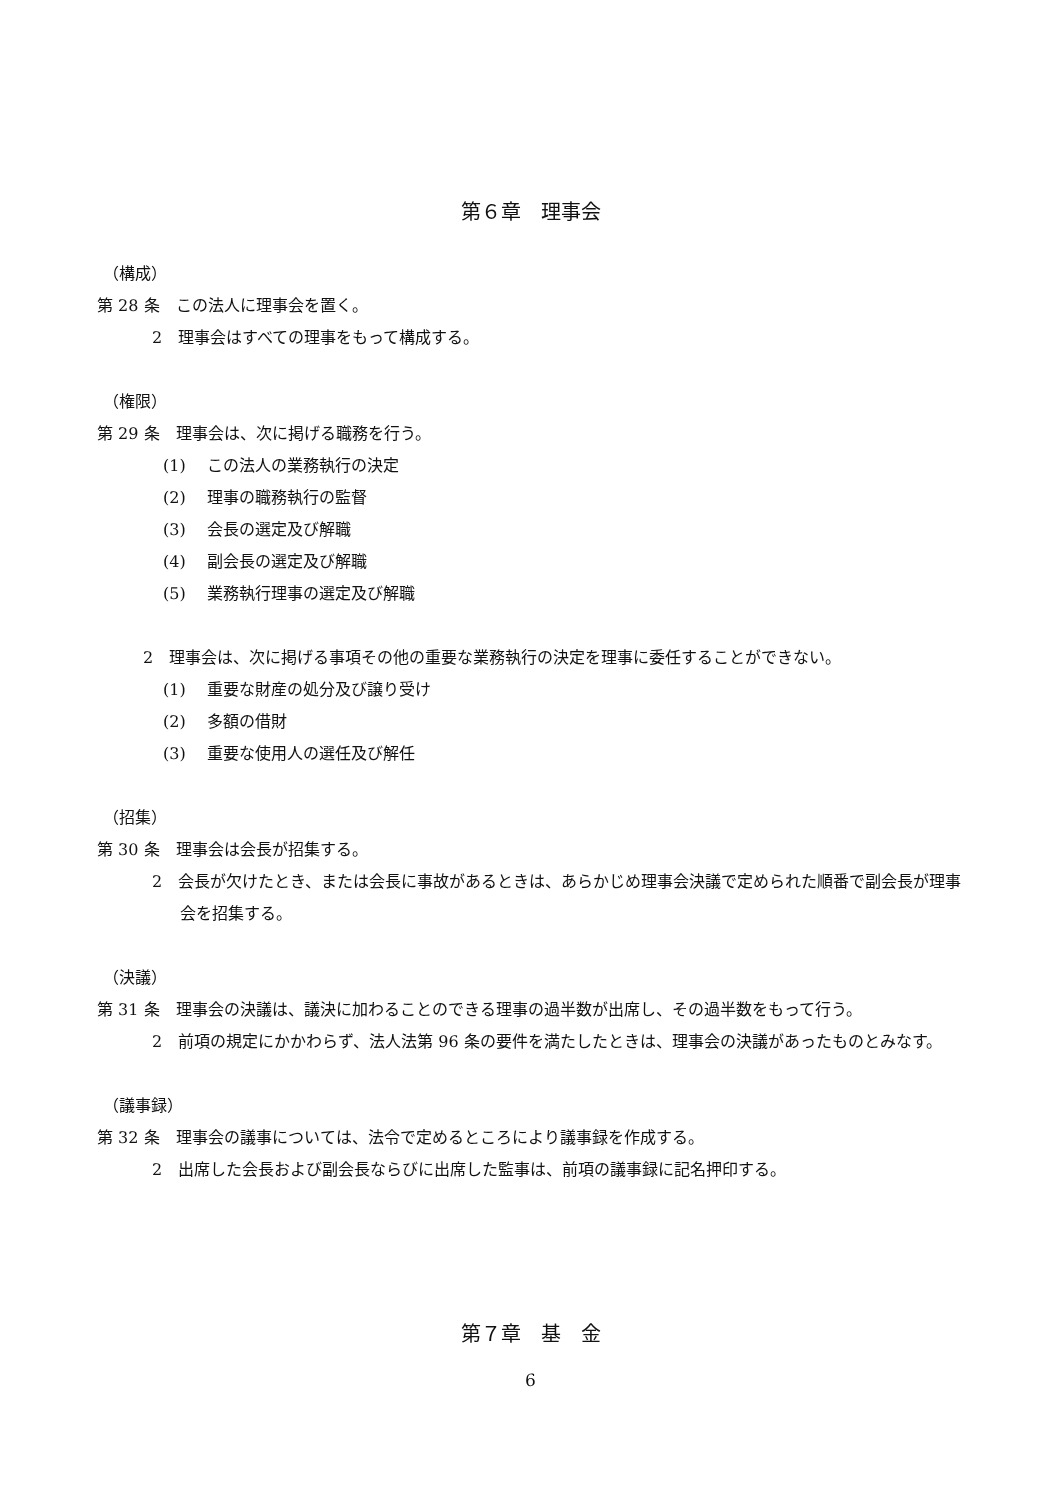第６章　理事会
（構成）
第 28 条　この法人に理事会を置く。
2　理事会はすべての理事をもって構成する。
（権限）
第 29 条　理事会は、次に掲げる職務を行う。
(1)　 この法人の業務執行の決定
(2)　 理事の職務執行の監督
(3)　 会長の選定及び解職
(4)　 副会長の選定及び解職
(5)　 業務執行理事の選定及び解職
2　理事会は、次に掲げる事項その他の重要な業務執行の決定を理事に委任することができない。
(1)　 重要な財産の処分及び譲り受け
(2)　 多額の借財
(3)　 重要な使用人の選任及び解任
（招集）
第 30 条　理事会は会長が招集する。
2　会長が欠けたとき、または会長に事故があるときは、あらかじめ理事会決議で定められた順番で副会長が理事会を招集する。
（決議）
第 31 条　理事会の決議は、議決に加わることのできる理事の過半数が出席し、その過半数をもって行う。
2　前項の規定にかかわらず、法人法第 96 条の要件を満たしたときは、理事会の決議があったものとみなす。
（議事録）
第 32 条　理事会の議事については、法令で定めるところにより議事録を作成する。
2　出席した会長および副会長ならびに出席した監事は、前項の議事録に記名押印する。
第７章　基　金
6